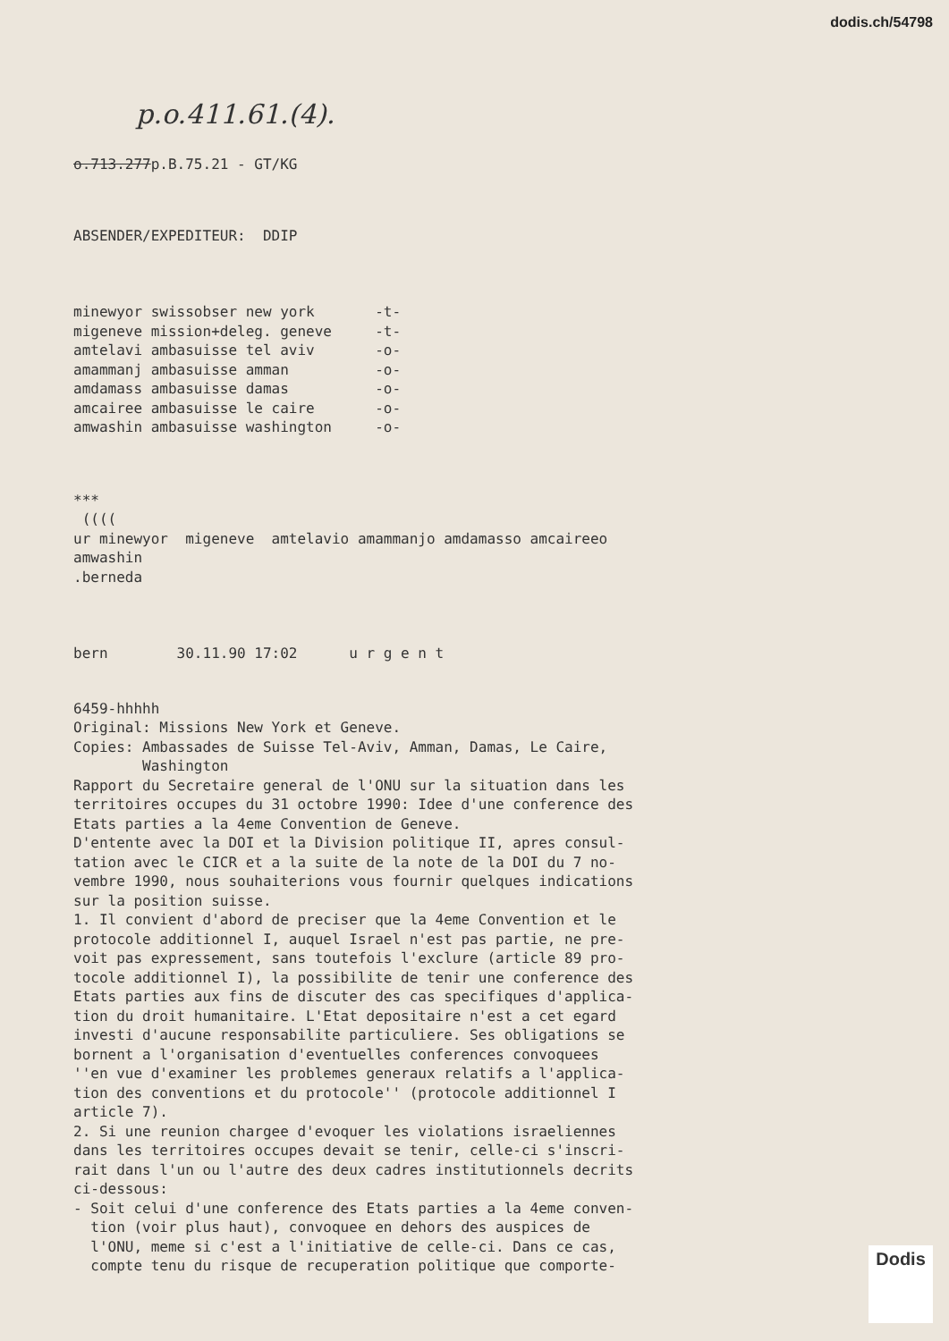dodis.ch/54798
p.o.411.61.(4).
o.713.277p.B.75.21 - GT/KG
ABSENDER/EXPEDITEUR:  DDIP
minewyor swissobser new york       -t-
migeneve mission+deleg. geneve     -t-
amtelavi ambasuisse tel aviv       -o-
amammanj ambasuisse amman          -o-
amdamass ambasuisse damas          -o-
amcairee ambasuisse le caire       -o-
amwashin ambasuisse washington     -o-
***
 ((((
ur minewyor  migeneve  amtelavio amammanjo amdamasso amcaireeo
amwashin
.berneda
bern        30.11.90 17:02      u r g e n t
6459-hhhhh
Original: Missions New York et Geneve.
Copies: Ambassades de Suisse Tel-Aviv, Amman, Damas, Le Caire,
        Washington
Rapport du Secretaire general de l'ONU sur la situation dans les
territoires occupes du 31 octobre 1990: Idee d'une conference des
Etats parties a la 4eme Convention de Geneve.
D'entente avec la DOI et la Division politique II, apres consul-
tation avec le CICR et a la suite de la note de la DOI du 7 no-
vembre 1990, nous souhaiterions vous fournir quelques indications
sur la position suisse.
1. Il convient d'abord de preciser que la 4eme Convention et le
protocole additionnel I, auquel Israel n'est pas partie, ne pre-
voit pas expressement, sans toutefois l'exclure (article 89 pro-
tocole additionnel I), la possibilite de tenir une conference des
Etats parties aux fins de discuter des cas specifiques d'applica-
tion du droit humanitaire. L'Etat depositaire n'est a cet egard
investi d'aucune responsabilite particuliere. Ses obligations se
bornent a l'organisation d'eventuelles conferences convoquees
''en vue d'examiner les problemes generaux relatifs a l'applica-
tion des conventions et du protocole'' (protocole additionnel I
article 7).
2. Si une reunion chargee d'evoquer les violations israeliennes
dans les territoires occupes devait se tenir, celle-ci s'inscri-
rait dans l'un ou l'autre des deux cadres institutionnels decrits
ci-dessous:
- Soit celui d'une conference des Etats parties a la 4eme conven-
  tion (voir plus haut), convoquee en dehors des auspices de
  l'ONU, meme si c'est a l'initiative de celle-ci. Dans ce cas,
  compte tenu du risque de recuperation politique que comporte-
Dodis